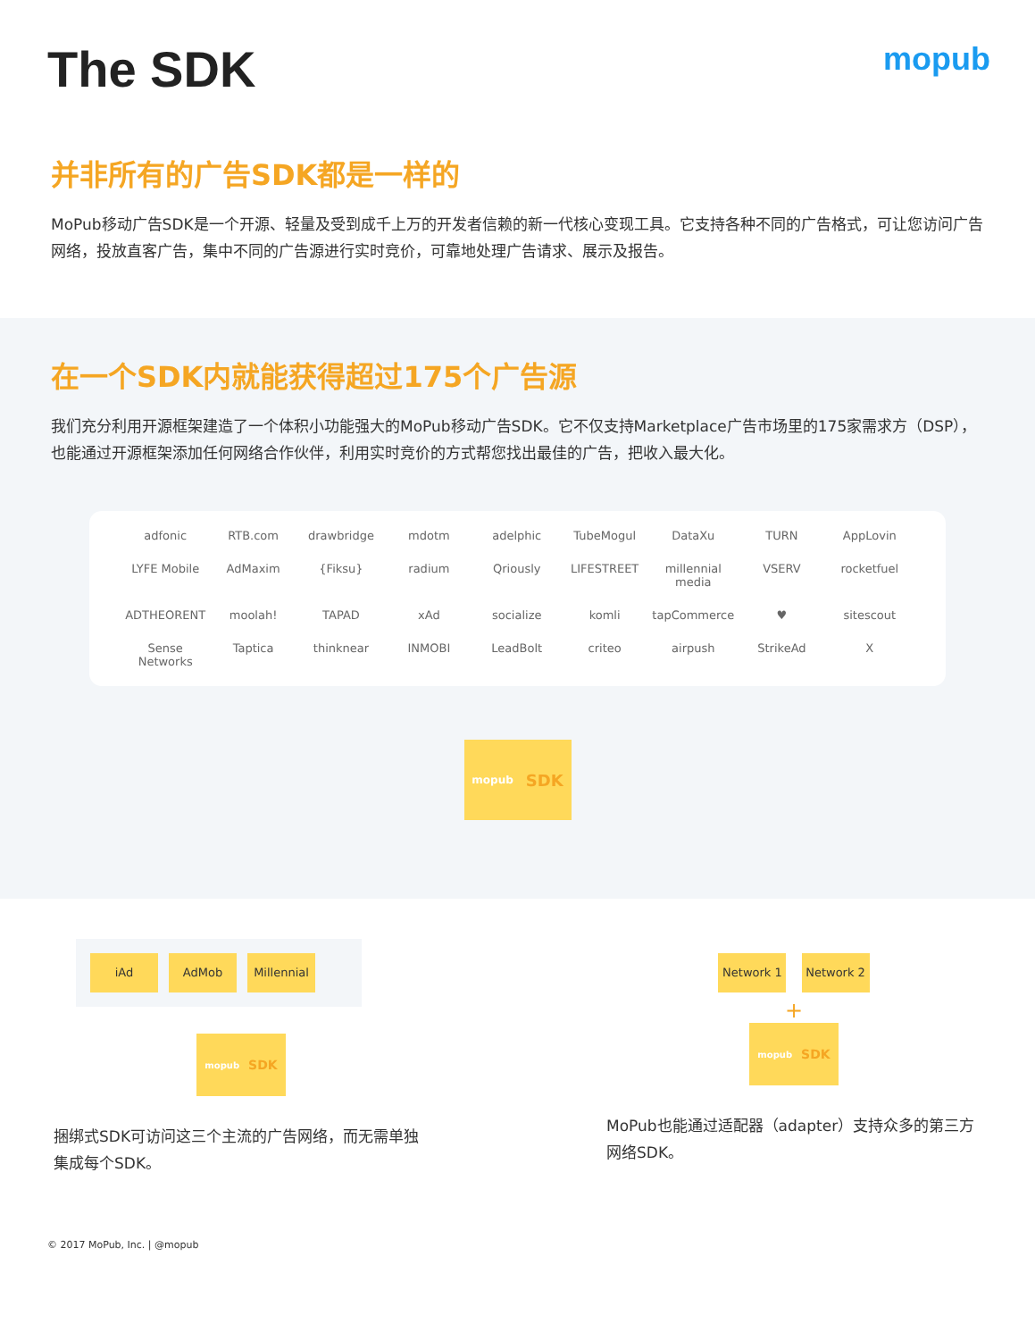The SDK
mopub
并非所有的广告SDK都是一样的
MoPub移动广告SDK是一个开源、轻量及受到成千上万的开发者信赖的新一代核心变现工具。它支持各种不同的广告格式，可让您访问广告网络，投放直客广告，集中不同的广告源进行实时竞价，可靠地处理广告请求、展示及报告。
在一个SDK内就能获得超过175个广告源
我们充分利用开源框架建造了一个体积小功能强大的MoPub移动广告SDK。它不仅支持Marketplace广告市场里的175家需求方（DSP），也能通过开源框架添加任何网络合作伙伴，利用实时竞价的方式帮您找出最佳的广告，把收入最大化。
adfonic
RTB.com
drawbridge
mdotm
adelphic
TubeMogul
DataXu
TURN
AppLovin
LYFE Mobile
AdMaxim
{Fiksu}
radium
Qriously
LIFESTREET
millennial media
VSERV
rocketfuel
ADTHEORENT
moolah!
TAPAD
xAd
socialize
komli
tapCommerce
♥
sitescout
Sense Networks
Taptica
thinknear
INMOBI
LeadBolt
criteo
airpush
StrikeAd
X
mopub SDK
iAd AdMob Millennial
mopub SDK
捆绑式SDK可访问这三个主流的广告网络，而无需单独集成每个SDK。
Network 1 Network 2
+
mopub SDK
MoPub也能通过适配器（adapter）支持众多的第三方网络SDK。
© 2017 MoPub, Inc. | @mopub